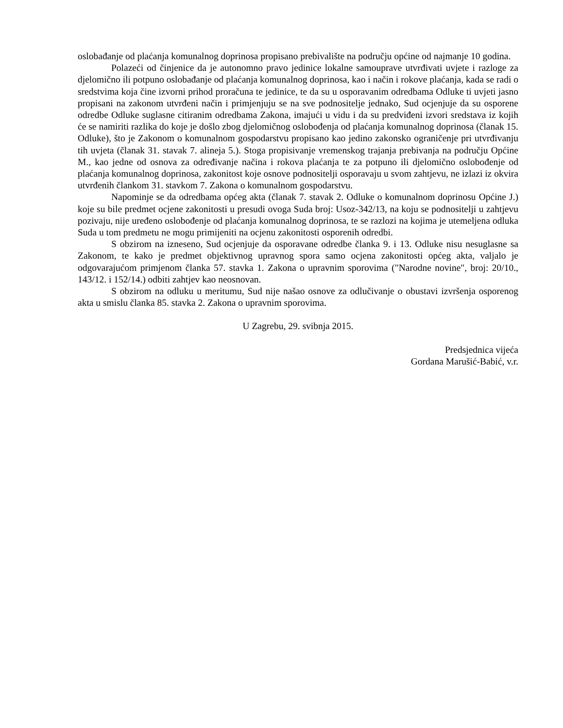oslobađanje od plaćanja komunalnog doprinosa propisano prebivalište na području općine od najmanje 10 godina.
Polazeći od činjenice da je autonomno pravo jedinice lokalne samouprave utvrđivati uvjete i razloge za djelomično ili potpuno oslobađanje od plaćanja komunalnog doprinosa, kao i način i rokove plaćanja, kada se radi o sredstvima koja čine izvorni prihod proračuna te jedinice, te da su u osporavanim odredbama Odluke ti uvjeti jasno propisani na zakonom utvrđeni način i primjenjuju se na sve podnositelje jednako, Sud ocjenjuje da su osporene odredbe Odluke suglasne citiranim odredbama Zakona, imajući u vidu i da su predviđeni izvori sredstava iz kojih će se namiriti razlika do koje je došlo zbog djelomičnog oslobođenja od plaćanja komunalnog doprinosa (članak 15. Odluke), što je Zakonom o komunalnom gospodarstvu propisano kao jedino zakonsko ograničenje pri utvrđivanju tih uvjeta (članak 31. stavak 7. alineja 5.). Stoga propisivanje vremenskog trajanja prebivanja na području Općine M., kao jedne od osnova za određivanje načina i rokova plaćanja te za potpuno ili djelomično oslobođenje od plaćanja komunalnog doprinosa, zakonitost koje osnove podnositelji osporavaju u svom zahtjevu, ne izlazi iz okvira utvrđenih člankom 31. stavkom 7. Zakona o komunalnom gospodarstvu.
Napominje se da odredbama općeg akta (članak 7. stavak 2. Odluke o komunalnom doprinosu Općine J.) koje su bile predmet ocjene zakonitosti u presudi ovoga Suda broj: Usoz-342/13, na koju se podnositelji u zahtjevu pozivaju, nije uređeno oslobođenje od plaćanja komunalnog doprinosa, te se razlozi na kojima je utemeljena odluka Suda u tom predmetu ne mogu primijeniti na ocjenu zakonitosti osporenih odredbi.
S obzirom na izneseno, Sud ocjenjuje da osporavane odredbe članka 9. i 13. Odluke nisu nesuglasne sa Zakonom, te kako je predmet objektivnog upravnog spora samo ocjena zakonitosti općeg akta, valjalo je odgovarajućom primjenom članka 57. stavka 1. Zakona o upravnim sporovima ("Narodne novine", broj: 20/10., 143/12. i 152/14.) odbiti zahtjev kao neosnovan.
S obzirom na odluku u meritumu, Sud nije našao osnove za odlučivanje o obustavi izvršenja osporenog akta u smislu članka 85. stavka 2. Zakona o upravnim sporovima.
U Zagrebu, 29. svibnja 2015.
Predsjednica vijeća
Gordana Marušić-Babić, v.r.